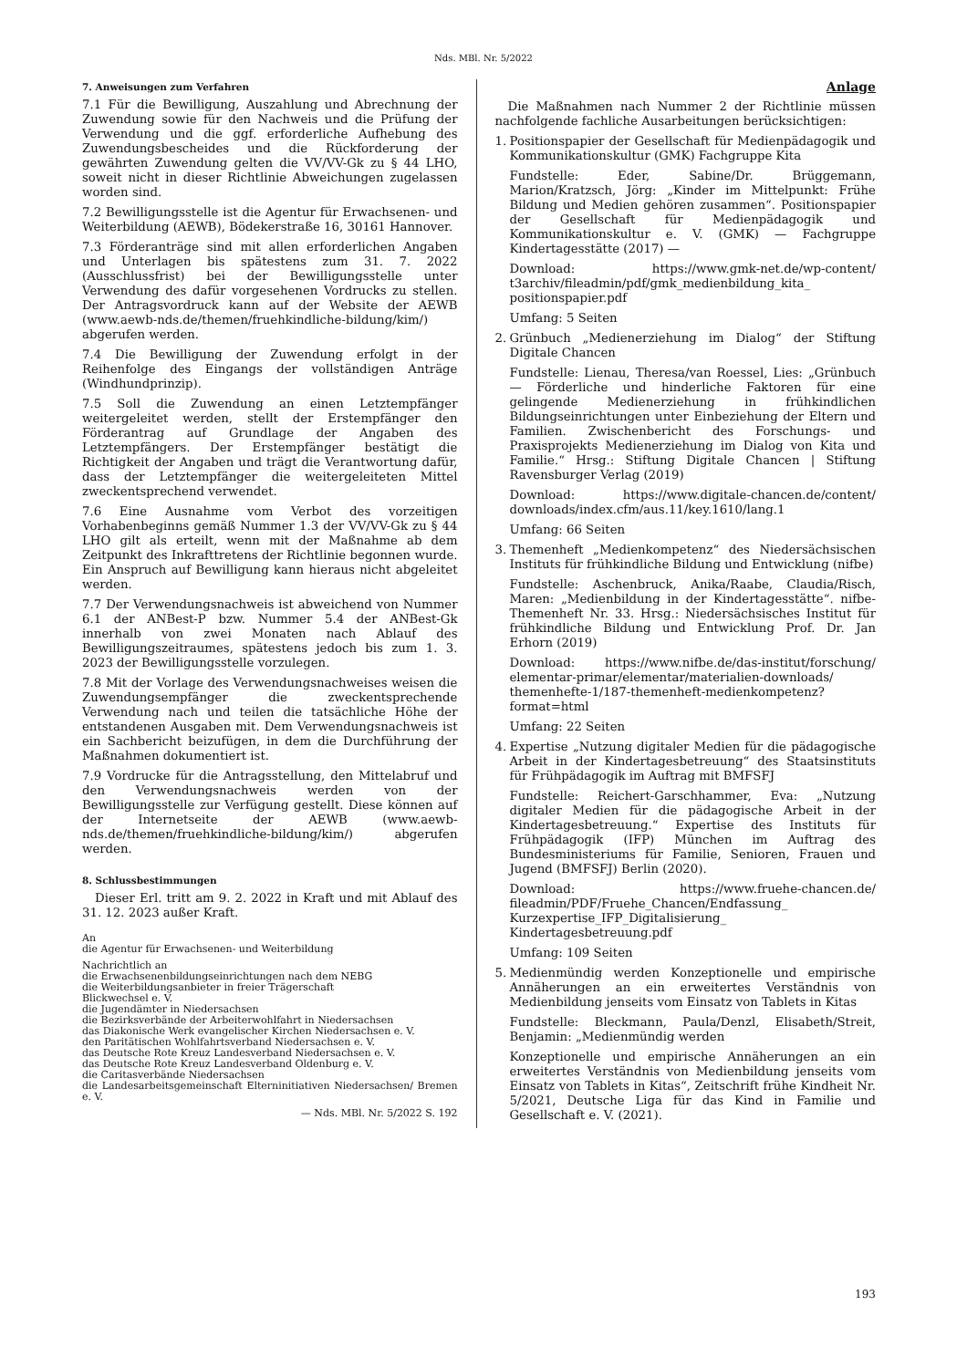Nds. MBl. Nr. 5/2022
7. Anweisungen zum Verfahren
7.1 Für die Bewilligung, Auszahlung und Abrechnung der Zuwendung sowie für den Nachweis und die Prüfung der Verwendung und die ggf. erforderliche Aufhebung des Zuwendungsbescheides und die Rückforderung der gewährten Zuwendung gelten die VV/VV-Gk zu § 44 LHO, soweit nicht in dieser Richtlinie Abweichungen zugelassen worden sind.
7.2 Bewilligungsstelle ist die Agentur für Erwachsenen- und Weiterbildung (AEWB), Bödekerstraße 16, 30161 Hannover.
7.3 Förderanträge sind mit allen erforderlichen Angaben und Unterlagen bis spätestens zum 31. 7. 2022 (Ausschlussfrist) bei der Bewilligungsstelle unter Verwendung des dafür vorgesehenen Vordrucks zu stellen. Der Antragsvordruck kann auf der Website der AEWB (www.aewb-nds.de/themen/fruehkindliche-bildung/kim/) abgerufen werden.
7.4 Die Bewilligung der Zuwendung erfolgt in der Reihenfolge des Eingangs der vollständigen Anträge (Windhundprinzip).
7.5 Soll die Zuwendung an einen Letztempfänger weitergeleitet werden, stellt der Erstempfänger den Förderantrag auf Grundlage der Angaben des Letztempfängers. Der Erstempfänger bestätigt die Richtigkeit der Angaben und trägt die Verantwortung dafür, dass der Letztempfänger die weitergeleiteten Mittel zweckentsprechend verwendet.
7.6 Eine Ausnahme vom Verbot des vorzeitigen Vorhabenbeginns gemäß Nummer 1.3 der VV/VV-Gk zu § 44 LHO gilt als erteilt, wenn mit der Maßnahme ab dem Zeitpunkt des Inkrafttretens der Richtlinie begonnen wurde. Ein Anspruch auf Bewilligung kann hieraus nicht abgeleitet werden.
7.7 Der Verwendungsnachweis ist abweichend von Nummer 6.1 der ANBest-P bzw. Nummer 5.4 der ANBest-Gk innerhalb von zwei Monaten nach Ablauf des Bewilligungszeitraumes, spätestens jedoch bis zum 1. 3. 2023 der Bewilligungsstelle vorzulegen.
7.8 Mit der Vorlage des Verwendungsnachweises weisen die Zuwendungsempfänger die zweckentsprechende Verwendung nach und teilen die tatsächliche Höhe der entstandenen Ausgaben mit. Dem Verwendungsnachweis ist ein Sachbericht beizufügen, in dem die Durchführung der Maßnahmen dokumentiert ist.
7.9 Vordrucke für die Antragsstellung, den Mittelabruf und den Verwendungsnachweis werden von der Bewilligungsstelle zur Verfügung gestellt. Diese können auf der Internetseite der AEWB (www.aewb-nds.de/themen/fruehkindliche-bildung/kim/) abgerufen werden.
8. Schlussbestimmungen
Dieser Erl. tritt am 9. 2. 2022 in Kraft und mit Ablauf des 31. 12. 2023 außer Kraft.
An
die Agentur für Erwachsenen- und Weiterbildung
Nachrichtlich an
die Erwachsenenbildungseinrichtungen nach dem NEBG
die Weiterbildungsanbieter in freier Trägerschaft
Blickwechsel e. V.
die Jugendämter in Niedersachsen
die Bezirksverbände der Arbeiterwohlfahrt in Niedersachsen
das Diakonische Werk evangelischer Kirchen Niedersachsen e. V.
den Paritätischen Wohlfahrtsverband Niedersachsen e. V.
das Deutsche Rote Kreuz Landesverband Niedersachsen e. V.
das Deutsche Rote Kreuz Landesverband Oldenburg e. V.
die Caritasverbände Niedersachsen
die Landesarbeitsgemeinschaft Elterninitiativen Niedersachsen/ Bremen e. V.
— Nds. MBl. Nr. 5/2022 S. 192
Anlage
Die Maßnahmen nach Nummer 2 der Richtlinie müssen nachfolgende fachliche Ausarbeitungen berücksichtigen:
1. Positionspapier der Gesellschaft für Medienpädagogik und Kommunikationskultur (GMK) Fachgruppe Kita
Fundstelle: Eder, Sabine/Dr. Brüggemann, Marion/Kratzsch, Jörg: „Kinder im Mittelpunkt: Frühe Bildung und Medien gehören zusammen“. Positionspapier der Gesellschaft für Medienpädagogik und Kommunikationskultur e. V. (GMK) — Fachgruppe Kindertagesstätte (2017) —
Download: https://www.gmk-net.de/wp-content/ t3archiv/fileadmin/pdf/gmk_medienbildung_kita_ positionspapier.pdf
Umfang: 5 Seiten
2. Grünbuch „Medienerziehung im Dialog“ der Stiftung Digitale Chancen
Fundstelle: Lienau, Theresa/van Roessel, Lies: „Grünbuch — Förderliche und hinderliche Faktoren für eine gelingende Medienerziehung in frühkindlichen Bildungseinrichtungen unter Einbeziehung der Eltern und Familien. Zwischenbericht des Forschungs- und Praxisprojekts Medienerziehung im Dialog von Kita und Familie.“ Hrsg.: Stiftung Digitale Chancen | Stiftung Ravensburger Verlag (2019)
Download: https://www.digitale-chancen.de/content/ downloads/index.cfm/aus.11/key.1610/lang.1
Umfang: 66 Seiten
3. Themenheft „Medienkompetenz“ des Niedersächsischen Instituts für frühkindliche Bildung und Entwicklung (nifbe)
Fundstelle: Aschenbruck, Anika/Raabe, Claudia/Risch, Maren: „Medienbildung in der Kindertagesstätte“. nifbe-Themenheft Nr. 33. Hrsg.: Niedersächsisches Institut für frühkindliche Bildung und Entwicklung Prof. Dr. Jan Erhorn (2019)
Download: https://www.nifbe.de/das-institut/forschung/ elementar-primar/elementar/materialien-downloads/ themenhefte-1/187-themenheft-medienkompetenz? format=html
Umfang: 22 Seiten
4. Expertise „Nutzung digitaler Medien für die pädagogische Arbeit in der Kindertagesbetreuung“ des Staatsinstituts für Frühpädagogik im Auftrag mit BMFSFJ
Fundstelle: Reichert-Garschhammer, Eva: „Nutzung digitaler Medien für die pädagogische Arbeit in der Kindertagesbetreuung.“ Expertise des Instituts für Frühpädagogik (IFP) München im Auftrag des Bundesministeriums für Familie, Senioren, Frauen und Jugend (BMFSFJ) Berlin (2020).
Download: https://www.fruehe-chancen.de/ fileadmin/PDF/Fruehe_Chancen/Endfassung_ Kurzexpertise_IFP_Digitalisierung_ Kindertagesbetreuung.pdf
Umfang: 109 Seiten
5. Medienmündig werden Konzeptionelle und empirische Annäherungen an ein erweitertes Verständnis von Medienbildung jenseits vom Einsatz von Tablets in Kitas
Fundstelle: Bleckmann, Paula/Denzl, Elisabeth/Streit, Benjamin: „Medienmündig werden
Konzeptionelle und empirische Annäherungen an ein erweitertes Verständnis von Medienbildung jenseits vom Einsatz von Tablets in Kitas“, Zeitschrift frühe Kindheit Nr. 5/2021, Deutsche Liga für das Kind in Familie und Gesellschaft e. V. (2021).
193